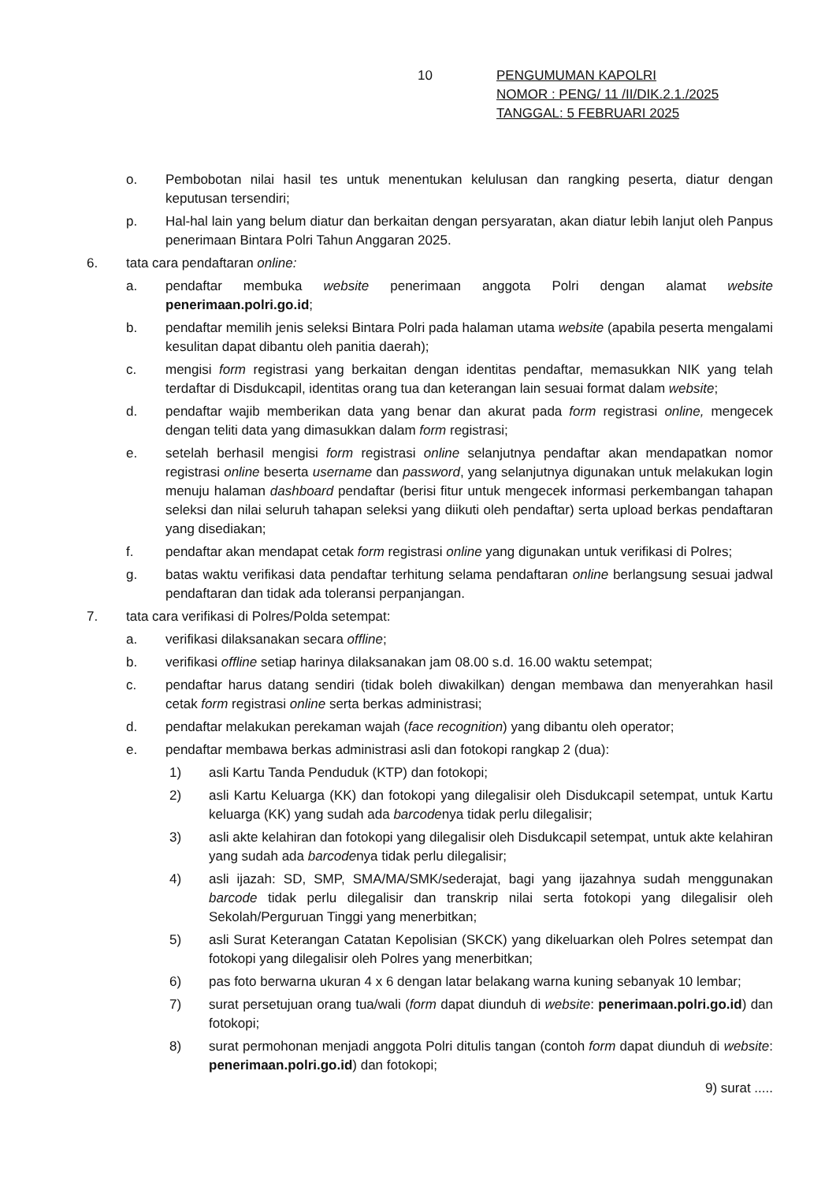10 PENGUMUMAN KAPOLRI
NOMOR : PENG/ 11 /II/DIK.2.1./2025
TANGGAL: 5 FEBRUARI 2025
o. Pembobotan nilai hasil tes untuk menentukan kelulusan dan rangking peserta, diatur dengan keputusan tersendiri;
p. Hal-hal lain yang belum diatur dan berkaitan dengan persyaratan, akan diatur lebih lanjut oleh Panpus penerimaan Bintara Polri Tahun Anggaran 2025.
6. tata cara pendaftaran online:
a. pendaftar membuka website penerimaan anggota Polri dengan alamat website penerimaan.polri.go.id;
b. pendaftar memilih jenis seleksi Bintara Polri pada halaman utama website (apabila peserta mengalami kesulitan dapat dibantu oleh panitia daerah);
c. mengisi form registrasi yang berkaitan dengan identitas pendaftar, memasukkan NIK yang telah terdaftar di Disdukcapil, identitas orang tua dan keterangan lain sesuai format dalam website;
d. pendaftar wajib memberikan data yang benar dan akurat pada form registrasi online, mengecek dengan teliti data yang dimasukkan dalam form registrasi;
e. setelah berhasil mengisi form registrasi online selanjutnya pendaftar akan mendapatkan nomor registrasi online beserta username dan password, yang selanjutnya digunakan untuk melakukan login menuju halaman dashboard pendaftar (berisi fitur untuk mengecek informasi perkembangan tahapan seleksi dan nilai seluruh tahapan seleksi yang diikuti oleh pendaftar) serta upload berkas pendaftaran yang disediakan;
f. pendaftar akan mendapat cetak form registrasi online yang digunakan untuk verifikasi di Polres;
g. batas waktu verifikasi data pendaftar terhitung selama pendaftaran online berlangsung sesuai jadwal pendaftaran dan tidak ada toleransi perpanjangan.
7. tata cara verifikasi di Polres/Polda setempat:
a. verifikasi dilaksanakan secara offline;
b. verifikasi offline setiap harinya dilaksanakan jam 08.00 s.d. 16.00 waktu setempat;
c. pendaftar harus datang sendiri (tidak boleh diwakilkan) dengan membawa dan menyerahkan hasil cetak form registrasi online serta berkas administrasi;
d. pendaftar melakukan perekaman wajah (face recognition) yang dibantu oleh operator;
e. pendaftar membawa berkas administrasi asli dan fotokopi rangkap 2 (dua):
1) asli Kartu Tanda Penduduk (KTP) dan fotokopi;
2) asli Kartu Keluarga (KK) dan fotokopi yang dilegalisir oleh Disdukcapil setempat, untuk Kartu keluarga (KK) yang sudah ada barcodenya tidak perlu dilegalisir;
3) asli akte kelahiran dan fotokopi yang dilegalisir oleh Disdukcapil setempat, untuk akte kelahiran yang sudah ada barcodenya tidak perlu dilegalisir;
4) asli ijazah: SD, SMP, SMA/MA/SMK/sederajat, bagi yang ijazahnya sudah menggunakan barcode tidak perlu dilegalisir dan transkrip nilai serta fotokopi yang dilegalisir oleh Sekolah/Perguruan Tinggi yang menerbitkan;
5) asli Surat Keterangan Catatan Kepolisian (SKCK) yang dikeluarkan oleh Polres setempat dan fotokopi yang dilegalisir oleh Polres yang menerbitkan;
6) pas foto berwarna ukuran 4 x 6 dengan latar belakang warna kuning sebanyak 10 lembar;
7) surat persetujuan orang tua/wali (form dapat diunduh di website: penerimaan.polri.go.id) dan fotokopi;
8) surat permohonan menjadi anggota Polri ditulis tangan (contoh form dapat diunduh di website: penerimaan.polri.go.id) dan fotokopi;
9) surat .....